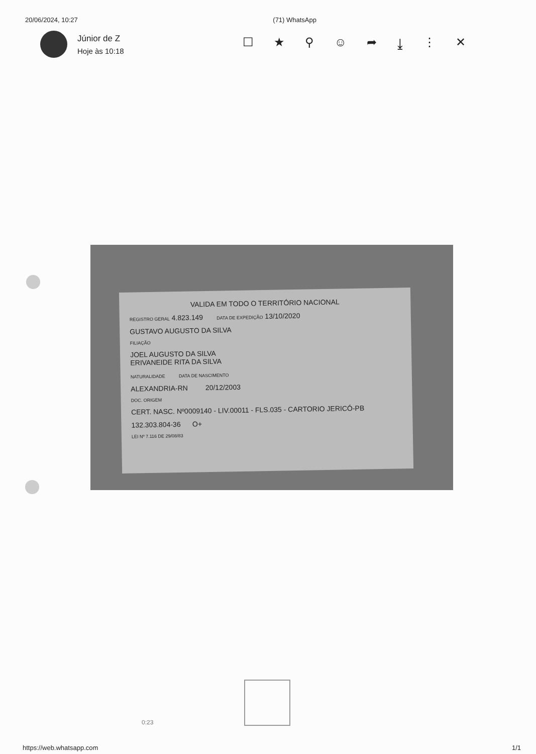20/06/2024, 10:27 (71) WhatsApp
Júnior de Z
Hoje às 10:18
☐ ★ ⚲ ☺ ➦ ⤓ ⋮ ✕
VALIDA EM TODO O TERRITÓRIO NACIONAL
REGISTRO GERAL 4.823.149 DATA DE EXPEDIÇÃO 13/10/2020
GUSTAVO AUGUSTO DA SILVA
FILIAÇÃO
JOEL AUGUSTO DA SILVA
ERIVANEIDE RITA DA SILVA
NATURALIDADE DATA DE NASCIMENTO
ALEXANDRIA-RN 20/12/2003
DOC. ORIGEM
CERT. NASC. Nº0009140 - LIV.00011 - FLS.035 - CARTORIO JERICÓ-PB
132.303.804-36 O+
LEI Nº 7.116 DE 29/08/83
0:23
https://web.whatsapp.com 1/1